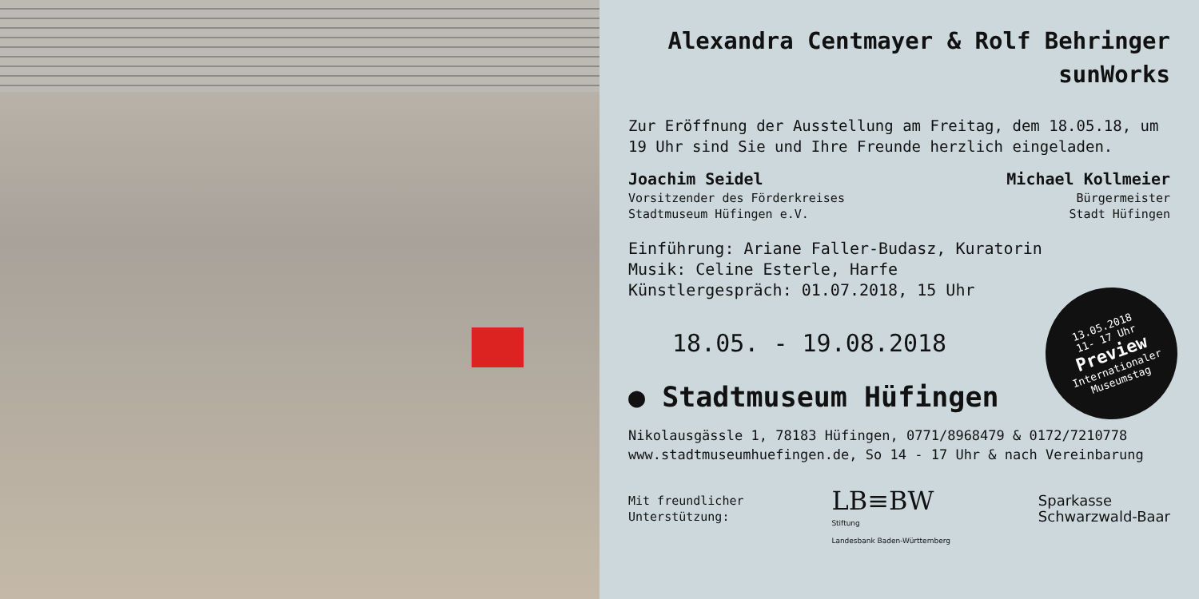Alexandra Centmayer & Rolf Behringer
sunWorks
Zur Eröffnung der Ausstellung am Freitag, dem 18.05.18, um 19 Uhr sind Sie und Ihre Freunde herzlich eingeladen.
Joachim Seidel
Vorsitzender des Förderkreises
Stadtmuseum Hüfingen e.V.
Michael Kollmeier
Bürgermeister
Stadt Hüfingen
Einführung: Ariane Faller-Budasz, Kuratorin
Musik: Celine Esterle, Harfe
Künstlergespräch: 01.07.2018, 15 Uhr
18.05. - 19.08.2018
● Stadtmuseum Hüfingen
Nikolausgässle 1, 78183 Hüfingen, 0771/8968479 & 0172/7210778
www.stadtmuseumhuefingen.de, So 14 - 17 Uhr & nach Vereinbarung
Mit freundlicher
Unterstützung:
LB≡BW
Stiftung
Landesbank Baden-Württemberg
Sparkasse
Schwarzwald-Baar
13.05.2018
11- 17 Uhr
Preview
Internationaler
Museumstag